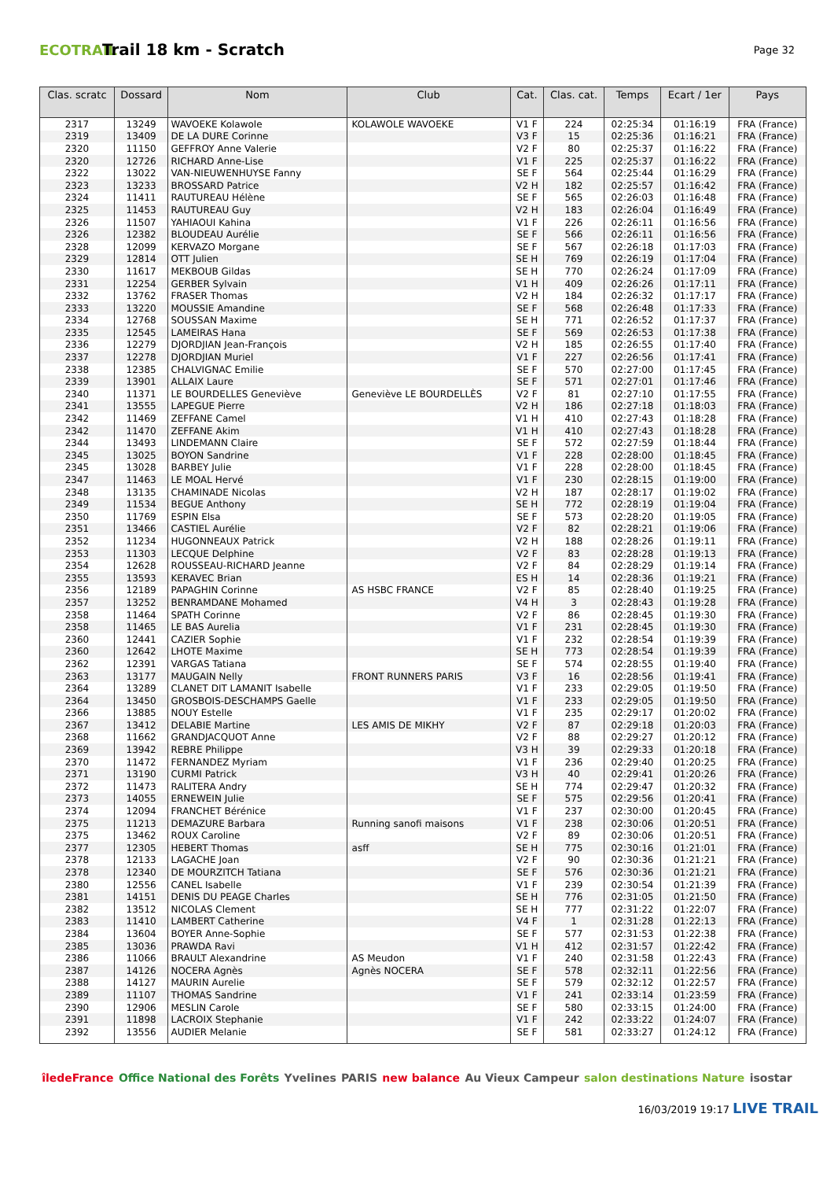ECOTRAIL
Trail 18 km - Scratch
Page 32
| Clas. scratc | Dossard | Nom | Club | Cat. | Clas. cat. | Temps | Ecart / 1er | Pays |
| --- | --- | --- | --- | --- | --- | --- | --- | --- |
| 2317 | 13249 | WAVOEKE Kolawole | KOLAWOLE WAVOEKE | V1 F | 224 | 02:25:34 | 01:16:19 | FRA (France) |
| 2319 | 13409 | DE LA DURE Corinne | | V3 F | 15 | 02:25:36 | 01:16:21 | FRA (France) |
| 2320 | 11150 | GEFFROY Anne Valerie | | V2 F | 80 | 02:25:37 | 01:16:22 | FRA (France) |
| 2320 | 12726 | RICHARD Anne-Lise | | V1 F | 225 | 02:25:37 | 01:16:22 | FRA (France) |
| 2322 | 13022 | VAN-NIEUWENHUYSE Fanny | | SE F | 564 | 02:25:44 | 01:16:29 | FRA (France) |
| 2323 | 13233 | BROSSARD Patrice | | V2 H | 182 | 02:25:57 | 01:16:42 | FRA (France) |
| 2324 | 11411 | RAUTUREAU Hélène | | SE F | 565 | 02:26:03 | 01:16:48 | FRA (France) |
| 2325 | 11453 | RAUTUREAU Guy | | V2 H | 183 | 02:26:04 | 01:16:49 | FRA (France) |
| 2326 | 11507 | YAHIAOUI Kahina | | V1 F | 226 | 02:26:11 | 01:16:56 | FRA (France) |
| 2326 | 12382 | BLOUDEAU Aurélie | | SE F | 566 | 02:26:11 | 01:16:56 | FRA (France) |
| 2328 | 12099 | KERVAZO Morgane | | SE F | 567 | 02:26:18 | 01:17:03 | FRA (France) |
| 2329 | 12814 | OTT Julien | | SE H | 769 | 02:26:19 | 01:17:04 | FRA (France) |
| 2330 | 11617 | MEKBOUB Gildas | | SE H | 770 | 02:26:24 | 01:17:09 | FRA (France) |
| 2331 | 12254 | GERBER Sylvain | | V1 H | 409 | 02:26:26 | 01:17:11 | FRA (France) |
| 2332 | 13762 | FRASER Thomas | | V2 H | 184 | 02:26:32 | 01:17:17 | FRA (France) |
| 2333 | 13220 | MOUSSIE Amandine | | SE F | 568 | 02:26:48 | 01:17:33 | FRA (France) |
| 2334 | 12768 | SOUSSAN Maxime | | SE H | 771 | 02:26:52 | 01:17:37 | FRA (France) |
| 2335 | 12545 | LAMEIRAS Hana | | SE F | 569 | 02:26:53 | 01:17:38 | FRA (France) |
| 2336 | 12279 | DJORDJIAN Jean-François | | V2 H | 185 | 02:26:55 | 01:17:40 | FRA (France) |
| 2337 | 12278 | DJORDJIAN Muriel | | V1 F | 227 | 02:26:56 | 01:17:41 | FRA (France) |
| 2338 | 12385 | CHALVIGNAC Emilie | | SE F | 570 | 02:27:00 | 01:17:45 | FRA (France) |
| 2339 | 13901 | ALLAIX Laure | | SE F | 571 | 02:27:01 | 01:17:46 | FRA (France) |
| 2340 | 11371 | LE BOURDELLES Geneviève | Geneviève LE BOURDELLÈS | V2 F | 81 | 02:27:10 | 01:17:55 | FRA (France) |
| 2341 | 13555 | LAPEGUE Pierre | | V2 H | 186 | 02:27:18 | 01:18:03 | FRA (France) |
| 2342 | 11469 | ZEFFANE Camel | | V1 H | 410 | 02:27:43 | 01:18:28 | FRA (France) |
| 2342 | 11470 | ZEFFANE Akim | | V1 H | 410 | 02:27:43 | 01:18:28 | FRA (France) |
| 2344 | 13493 | LINDEMANN Claire | | SE F | 572 | 02:27:59 | 01:18:44 | FRA (France) |
| 2345 | 13025 | BOYON Sandrine | | V1 F | 228 | 02:28:00 | 01:18:45 | FRA (France) |
| 2345 | 13028 | BARBEY Julie | | V1 F | 228 | 02:28:00 | 01:18:45 | FRA (France) |
| 2347 | 11463 | LE MOAL Hervé | | V1 F | 230 | 02:28:15 | 01:19:00 | FRA (France) |
| 2348 | 13135 | CHAMINADE Nicolas | | V2 H | 187 | 02:28:17 | 01:19:02 | FRA (France) |
| 2349 | 11534 | BEGUE Anthony | | SE H | 772 | 02:28:19 | 01:19:04 | FRA (France) |
| 2350 | 11769 | ESPIN Elsa | | SE F | 573 | 02:28:20 | 01:19:05 | FRA (France) |
| 2351 | 13466 | CASTIEL Aurélie | | V2 F | 82 | 02:28:21 | 01:19:06 | FRA (France) |
| 2352 | 11234 | HUGONNEAUX Patrick | | V2 H | 188 | 02:28:26 | 01:19:11 | FRA (France) |
| 2353 | 11303 | LECQUE Delphine | | V2 F | 83 | 02:28:28 | 01:19:13 | FRA (France) |
| 2354 | 12628 | ROUSSEAU-RICHARD Jeanne | | V2 F | 84 | 02:28:29 | 01:19:14 | FRA (France) |
| 2355 | 13593 | KERAVEC Brian | | ES H | 14 | 02:28:36 | 01:19:21 | FRA (France) |
| 2356 | 12189 | PAPAGHIN Corinne | AS HSBC FRANCE | V2 F | 85 | 02:28:40 | 01:19:25 | FRA (France) |
| 2357 | 13252 | BENRAMDANE Mohamed | | V4 H | 3 | 02:28:43 | 01:19:28 | FRA (France) |
| 2358 | 11464 | SPATH Corinne | | V2 F | 86 | 02:28:45 | 01:19:30 | FRA (France) |
| 2358 | 11465 | LE BAS Aurelia | | V1 F | 231 | 02:28:45 | 01:19:30 | FRA (France) |
| 2360 | 12441 | CAZIER Sophie | | V1 F | 232 | 02:28:54 | 01:19:39 | FRA (France) |
| 2360 | 12642 | LHOTE Maxime | | SE H | 773 | 02:28:54 | 01:19:39 | FRA (France) |
| 2362 | 12391 | VARGAS Tatiana | | SE F | 574 | 02:28:55 | 01:19:40 | FRA (France) |
| 2363 | 13177 | MAUGAIN Nelly | FRONT RUNNERS PARIS | V3 F | 16 | 02:28:56 | 01:19:41 | FRA (France) |
| 2364 | 13289 | CLANET DIT LAMANIT Isabelle | | V1 F | 233 | 02:29:05 | 01:19:50 | FRA (France) |
| 2364 | 13450 | GROSBOIS-DESCHAMPS Gaelle | | V1 F | 233 | 02:29:05 | 01:19:50 | FRA (France) |
| 2366 | 13885 | NOUY Estelle | | V1 F | 235 | 02:29:17 | 01:20:02 | FRA (France) |
| 2367 | 13412 | DELABIE Martine | LES AMIS DE MIKHY | V2 F | 87 | 02:29:18 | 01:20:03 | FRA (France) |
| 2368 | 11662 | GRANDJACQUOT Anne | | V2 F | 88 | 02:29:27 | 01:20:12 | FRA (France) |
| 2369 | 13942 | REBRE Philippe | | V3 H | 39 | 02:29:33 | 01:20:18 | FRA (France) |
| 2370 | 11472 | FERNANDEZ Myriam | | V1 F | 236 | 02:29:40 | 01:20:25 | FRA (France) |
| 2371 | 13190 | CURMI Patrick | | V3 H | 40 | 02:29:41 | 01:20:26 | FRA (France) |
| 2372 | 11473 | RALITERA Andry | | SE H | 774 | 02:29:47 | 01:20:32 | FRA (France) |
| 2373 | 14055 | ERNEWEIN Julie | | SE F | 575 | 02:29:56 | 01:20:41 | FRA (France) |
| 2374 | 12094 | FRANCHET Bérénice | | V1 F | 237 | 02:30:00 | 01:20:45 | FRA (France) |
| 2375 | 11213 | DEMAZURE Barbara | Running sanofi maisons | V1 F | 238 | 02:30:06 | 01:20:51 | FRA (France) |
| 2375 | 13462 | ROUX Caroline | | V2 F | 89 | 02:30:06 | 01:20:51 | FRA (France) |
| 2377 | 12305 | HEBERT Thomas | asff | SE H | 775 | 02:30:16 | 01:21:01 | FRA (France) |
| 2378 | 12133 | LAGACHE Joan | | V2 F | 90 | 02:30:36 | 01:21:21 | FRA (France) |
| 2378 | 12340 | DE MOURZITCH Tatiana | | SE F | 576 | 02:30:36 | 01:21:21 | FRA (France) |
| 2380 | 12556 | CANEL Isabelle | | V1 F | 239 | 02:30:54 | 01:21:39 | FRA (France) |
| 2381 | 14151 | DENIS DU PEAGE Charles | | SE H | 776 | 02:31:05 | 01:21:50 | FRA (France) |
| 2382 | 13512 | NICOLAS Clement | | SE H | 777 | 02:31:22 | 01:22:07 | FRA (France) |
| 2383 | 11410 | LAMBERT Catherine | | V4 F | 1 | 02:31:28 | 01:22:13 | FRA (France) |
| 2384 | 13604 | BOYER Anne-Sophie | | SE F | 577 | 02:31:53 | 01:22:38 | FRA (France) |
| 2385 | 13036 | PRAWDA Ravi | | V1 H | 412 | 02:31:57 | 01:22:42 | FRA (France) |
| 2386 | 11066 | BRAULT Alexandrine | AS Meudon | V1 F | 240 | 02:31:58 | 01:22:43 | FRA (France) |
| 2387 | 14126 | NOCERA Agnès | Agnès NOCERA | SE F | 578 | 02:32:11 | 01:22:56 | FRA (France) |
| 2388 | 14127 | MAURIN Aurelie | | SE F | 579 | 02:32:12 | 01:22:57 | FRA (France) |
| 2389 | 11107 | THOMAS Sandrine | | V1 F | 241 | 02:33:14 | 01:23:59 | FRA (France) |
| 2390 | 12906 | MESLIN Carole | | SE F | 580 | 02:33:15 | 01:24:00 | FRA (France) |
| 2391 | 11898 | LACROIX Stephanie | | V1 F | 242 | 02:33:22 | 01:24:07 | FRA (France) |
| 2392 | 13556 | AUDIER Melanie | | SE F | 581 | 02:33:27 | 01:24:12 | FRA (France) |
îledeFrance Office National des Forêts Yvelines PARIS new balance Au Vieux Campeur salon destinations Nature isostar
16/03/2019 19:17 LIVE TRAIL